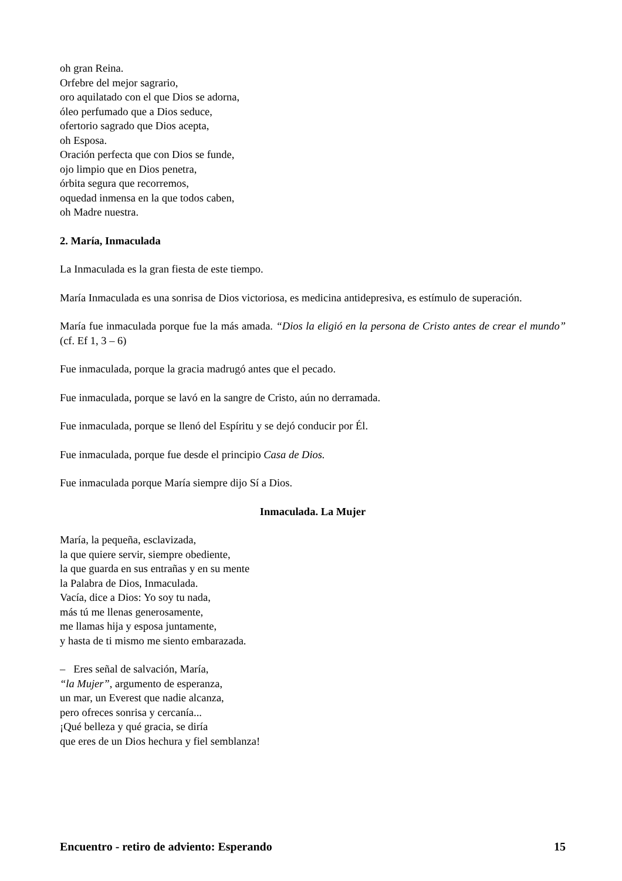oh gran Reina.
Orfebre del mejor sagrario,
oro aquilatado con el que Dios se adorna,
óleo perfumado que a Dios seduce,
ofertorio sagrado que Dios acepta,
oh Esposa.
Oración perfecta que con Dios se funde,
ojo limpio que en Dios penetra,
órbita segura que recorremos,
oquedad inmensa en la que todos caben,
oh Madre nuestra.
2. María, Inmaculada
La Inmaculada es la gran fiesta de este tiempo.
María Inmaculada es una sonrisa de Dios victoriosa, es medicina antidepresiva, es estímulo de superación.
María fue inmaculada porque fue la más amada. “Dios la eligió en la persona de Cristo antes de crear el mundo” (cf. Ef 1, 3 – 6)
Fue inmaculada, porque la gracia madrugó antes que el pecado.
Fue inmaculada, porque se lavó en la sangre de Cristo, aún no derramada.
Fue inmaculada, porque se llenó del Espíritu y se dejó conducir por Él.
Fue inmaculada, porque fue desde el principio Casa de Dios.
Fue inmaculada porque María siempre dijo Sí a Dios.
Inmaculada. La Mujer
María, la pequeña, esclavizada,
la que quiere servir, siempre obediente,
la que guarda en sus entrañas y en su mente
la Palabra de Dios, Inmaculada.
Vacía, dice a Dios: Yo soy tu nada,
más tú me llenas generosamente,
me llamas hija y esposa juntamente,
y hasta de ti mismo me siento embarazada.
– Eres señal de salvación, María,
“la Mujer”, argumento de esperanza,
un mar, un Everest que nadie alcanza,
pero ofreces sonrisa y cercanía...
¡Qué belleza y qué gracia, se diría
que eres de un Dios hechura y fiel semblanza!
Encuentro - retiro de adviento: Esperando 15